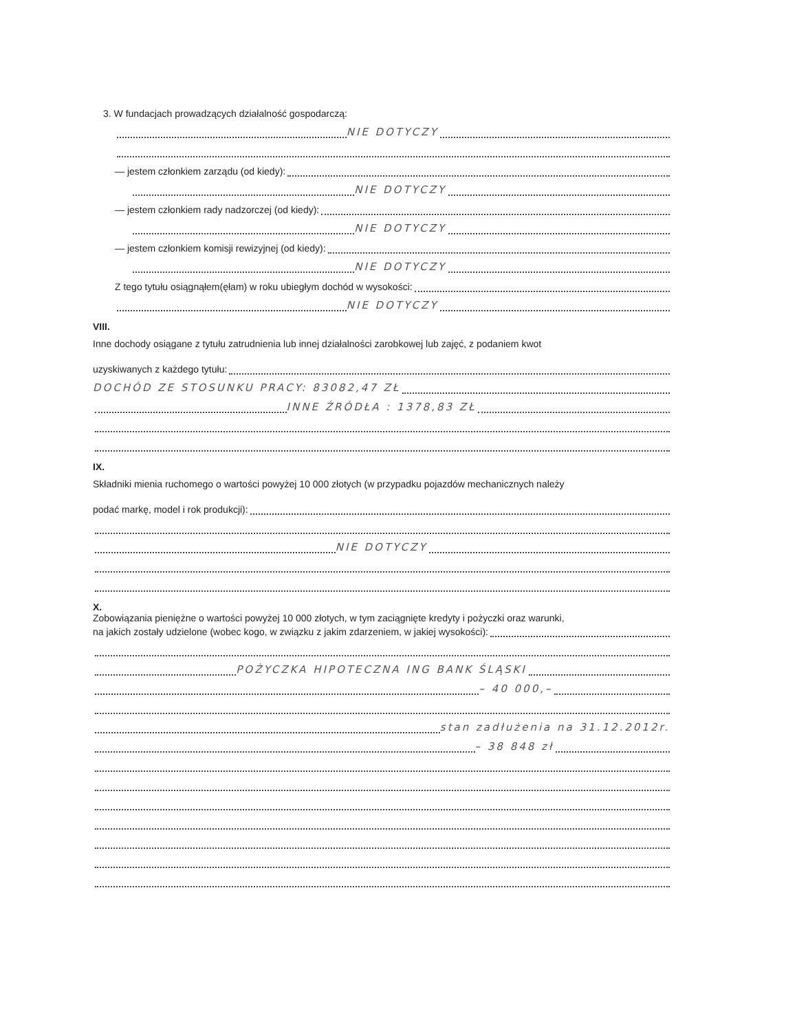3. W fundacjach prowadzących działalność gospodarczą:
NIE DOTYCZY
— jestem członkiem zarządu (od kiedy):
NIE DOTYCZY
— jestem członkiem rady nadzorczej (od kiedy):
NIE DOTYCZY
— jestem członkiem komisji rewizyjnej (od kiedy):
NIE DOTYCZY
Z tego tytułu osiągnąłem(ęłam) w roku ubiegłym dochód w wysokości:
NIE DOTYCZY
VIII.
Inne dochody osiągane z tytułu zatrudnienia lub innej działalności zarobkowej lub zajęć, z podaniem kwot
uzyskiwanych z każdego tytułu:
DOCHÓD ZE STOSUNKU PRACY: 83082,47 ZŁ
INNE ŹRÓDŁA : 1378,83 ZŁ
IX.
Składniki mienia ruchomego o wartości powyżej 10 000 złotych (w przypadku pojazdów mechanicznych należy
podać markę, model i rok produkcji):
NIE DOTYCZY
X.
Zobowiązania pieniężne o wartości powyżej 10 000 złotych, w tym zaciągnięte kredyty i pożyczki oraz warunki,
na jakich zostały udzielone (wobec kogo, w związku z jakim zdarzeniem, w jakiej wysokości):
POŻYCZKA HIPOTECZNA ING BANK ŚLĄSKI
– 40 000,–
stan zadłużenia na 31.12.2012r.
– 38 848 zł